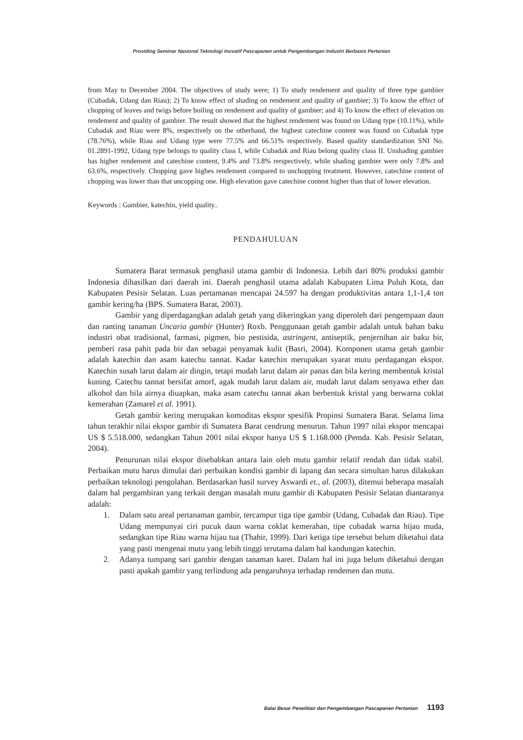Prosiding Seminar Nasional Teknologi Inovatif Pascapanen untuk Pengembangan Industri Berbasis Pertanian
from May to December 2004. The objectives of study were; 1) To study rendement and quality of three type gambier (Cubadak, Udang dan Riau); 2) To know effect of shading on rendement and quality of gambier; 3) To know the effect of chopping of leaves and twigs before boiling on rendement and quality of gambier; and 4) To know the effect of elevation on rendement and quality of gambier. The result showed that the highest rendement was found on Udang type (10.11%), while Cubadak and Riau were 8%, respectively on the otherhand, the highest catechine content was found on Cubadak type (78.76%), while Riau and Udang type were 77.5% and 66.51% respectively. Based quality standardization SNI No. 01.2891-1992, Udang type belongs to quality class I, while Cubadak and Riau belong quality class II. Unshading gambier has higher rendement and catechine content, 9.4% and 73.8% rerspectively, while shading gambier were only 7.8% and 63.6%, respectively. Chopping gave highes rendement compared to unchopping treatment. However, catechine content of chopping was lower than that uncopping one. High elevation gave catechine content higher than that of lower elevation.
Keywords : Gambier, katechin, yield quality..
PENDAHULUAN
Sumatera Barat termasuk penghasil utama gambir di Indonesia. Lebih dari 80% produksi gambir Indonesia dihasilkan dari daerah ini. Daerah penghasil utama adalah Kabupaten Lima Puluh Kota, dan Kabupaten Pesisir Selatan. Luas pertamanan mencapai 24.597 ha dengan produktivitas antara 1,1-1,4 ton gambir kering/ha (BPS. Sumatera Barat, 2003).
Gambir yang diperdagangkan adalah getah yang dikeringkan yang diperoleh dari pengempaan daun dan ranting tanaman Uncaria gambir (Hunter) Roxb. Penggunaan getah gambir adalah untuk bahan baku industri obat tradisional, farmasi, pigmen, bio pestisida, astringent, antiseptik, penjernihan air baku bir, pemberi rasa pahit pada bir dan sebagai penyamak kulit (Basri, 2004). Komponen utama getah gambir adalah katechin dan asam katechu tannat. Kadar katechin merupakan syarat mutu perdagangan ekspor. Katechin susah larut dalam air dingin, tetapi mudah larut dalam air panas dan bila kering membentuk kristal kuning. Catechu tannat bersifat amorf, agak mudah larut dalam air, mudah larut dalam senyawa ether dan alkohol dan bila airnya diuapkan, maka asam catechu tannat akan berbentuk kristal yang berwarna coklat kemerahan (Zamarel et al. 1991).
Getah gambir kering merupakan komoditas ekspor spesifik Propinsi Sumatera Barat. Selama lima tahun terakhir nilai ekspor gambir di Sumatera Barat cendrung menurun. Tahun 1997 nilai ekspor mencapai US $ 5.518.000, sedangkan Tahun 2001 nilai ekspor hanya US $ 1.168.000 (Pemda. Kab. Pesisir Selatan, 2004).
Penurunan nilai ekspor disebabkan antara lain oleh mutu gambir relatif rendah dan tidak stabil. Perbaikan mutu harus dimulai dari perbaikan kondisi gambir di lapang dan secara simultan harus dilakukan perbaikan teknologi pengolahan. Berdasarkan hasil survey Aswardi et., al. (2003), ditemui beberapa masalah dalam hal pergambiran yang terkait dengan masalah mutu gambir di Kabupaten Pesisir Selatan diantaranya adalah:
1. Dalam satu areal pertanaman gambir, tercampur tiga tipe gambir (Udang, Cubadak dan Riau). Tipe Udang mempunyai ciri pucuk daun warna coklat kemerahan, tipe cubadak warna hijau muda, sedangkan tipe Riau warna hijau tua (Thahir, 1999). Dari ketiga tipe tersebut belum diketahui data yang pasti mengenai mutu yang lebih tinggi terutama dalam hal kandungan katechin.
2. Adanya tumpang sari gambir dengan tanaman karet. Dalam hal ini juga belum diketahui dengan pasti apakah gambir yang terlindung ada pengaruhnya terhadap rendemen dan mutu.
Balai Besar Penelitian dan Pengembangan Pascapanen Pertanian 1193